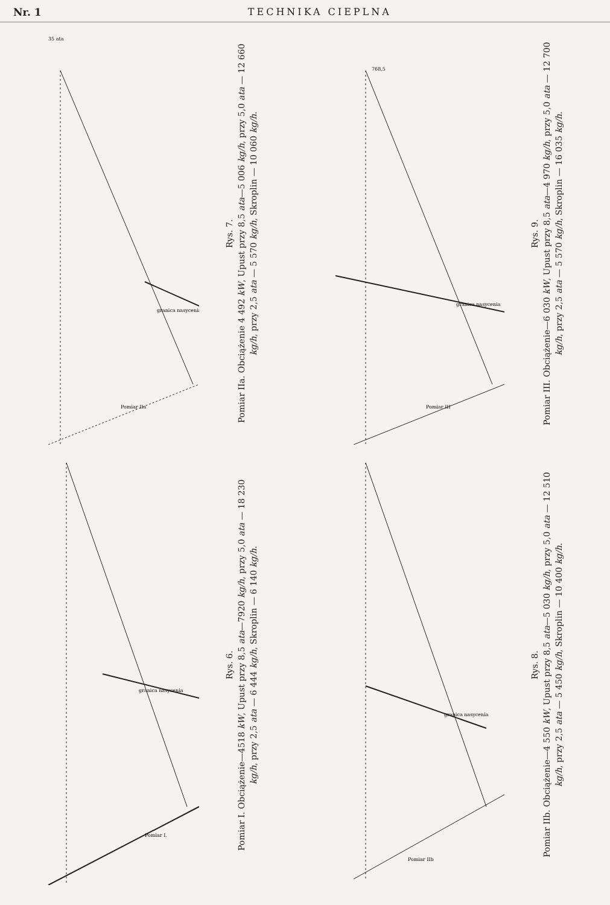Nr. 1 TECHNIKA CIEPLNA
35 ata
granica nasycenia
Pomiar IIa
Rys. 7.
Pomiar IIa. Obciążenie 4 492 kW, Upust przy 8,5 ata—5 006 kg/h, przy 5,0 ata — 12 660 kg/h, przy 2,5 ata — 5 570 kg/h, Skroplin — 10 060 kg/h.
768,5
granica nasycenia
Pomiar III
Rys. 9.
Pomiar III. Obciążenie—6 030 kW, Upust przy 8,5 ata—4 970 kg/h, przy 5,0 ata — 12 700 kg/h, przy 2,5 ata — 5 570 kg/h, Skroplin — 16 035 kg/h.
granica nasycenia
Pomiar I.
Rys. 6.
Pomiar I. Obciążenie—4518 kW, Upust przy 8,5 ata—7920 kg/h, przy 5,0 ata — 18 230 kg/h, przy 2,5 ata — 6 444 kg/h, Skroplin — 6 140 kg/h.
granica nasycenia
Pomiar IIb
Rys. 8.
Pomiar IIb. Obciążenie—4 550 kW, Upust przy 8,5 ata—5 030 kg/h, przy 5,0 ata — 12 510 kg/h, przy 2,5 ata — 5 450 kg/h, Skroplin — 10 400 kg/h.